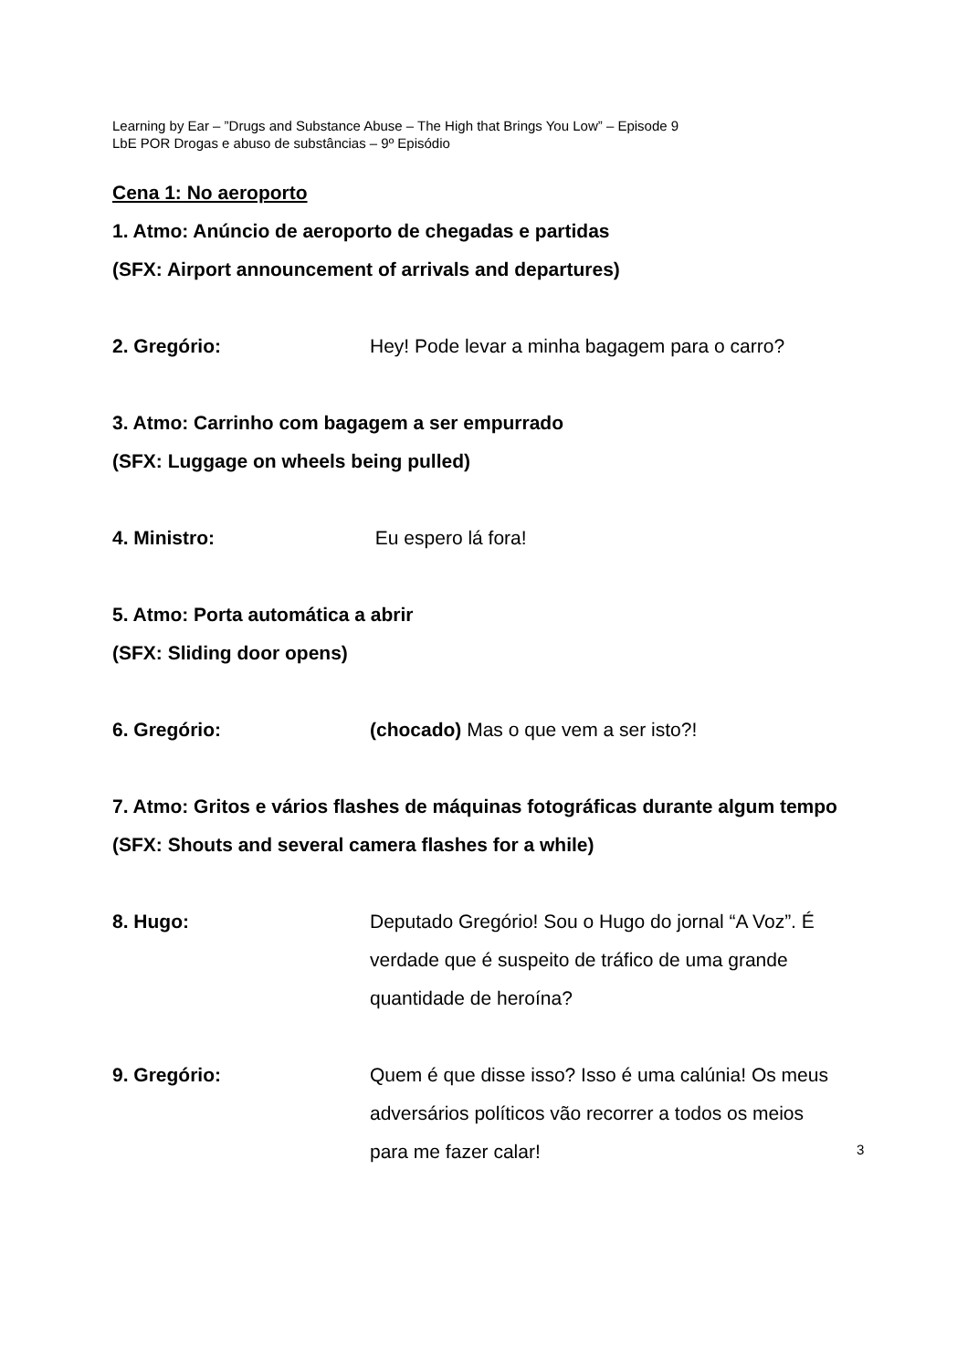Learning by Ear – ”Drugs and Substance Abuse – The High that Brings You Low” – Episode 9
LbE POR Drogas e abuso de substâncias – 9º Episódio
Cena 1: No aeroporto
1. Atmo: Anúncio de aeroporto de chegadas e partidas
(SFX: Airport announcement of arrivals and departures)
2. Gregório: Hey! Pode levar a minha bagagem para o carro?
3. Atmo: Carrinho com bagagem a ser empurrado
(SFX: Luggage on wheels being pulled)
4. Ministro: Eu espero lá fora!
5. Atmo: Porta automática a abrir
(SFX: Sliding door opens)
6. Gregório: (chocado) Mas o que vem a ser isto?!
7. Atmo: Gritos e vários flashes de máquinas fotográficas durante algum tempo
(SFX: Shouts and several camera flashes for a while)
8. Hugo: Deputado Gregório! Sou o Hugo do jornal “A Voz”. É verdade que é suspeito de tráfico de uma grande quantidade de heroína?
9. Gregório: Quem é que disse isso? Isso é uma calúnia! Os meus adversários políticos vão recorrer a todos os meios para me fazer calar!
3